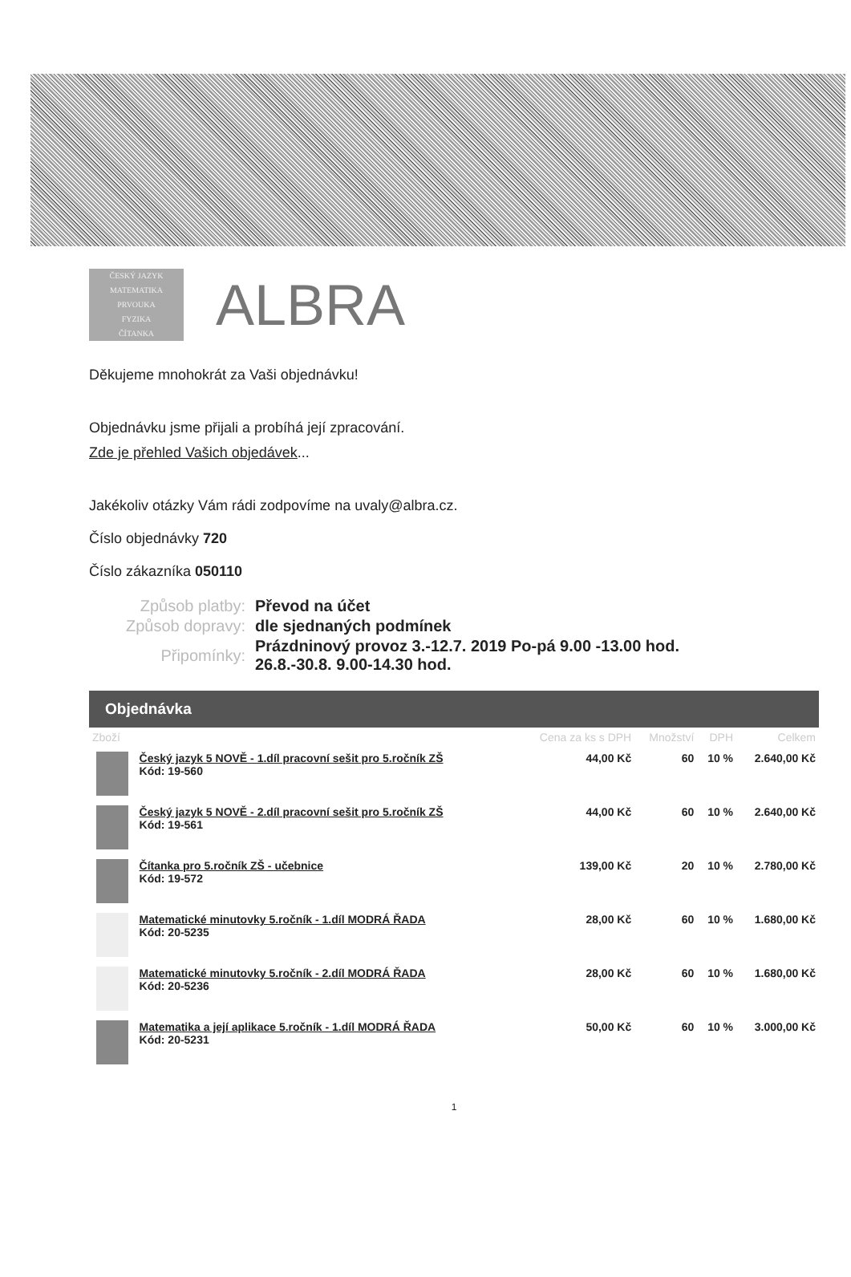ČESKÝ JAZYK
MATEMATIKA
PRVOUKA
FYZIKA
ČÍTANKA
ALBRA
Děkujeme mnohokrát za Vaši objednávku!
Objednávku jsme přijali a probíhá její zpracování.
Zde je přehled Vašich objedávek...
Jakékoliv otázky Vám rádi zodpovíme na uvaly@albra.cz.
Číslo objednávky 720
Číslo zákazníka 050110
| Způsob platby: | Převod na účet |
| Způsob dopravy: | dle sjednaných podmínek |
| Připomínky: | Prázdninový provoz 3.-12.7. 2019 Po-pá 9.00 -13.00 hod. 26.8.-30.8. 9.00-14.30 hod. |
Objednávka
| Zboží | | Cena za ks s DPH | Množství | DPH | Celkem |
| --- | --- | --- | --- | --- | --- |
| | Český jazyk 5 NOVĚ - 1.díl pracovní sešit pro 5.ročník ZŠ Kód: 19-560 | 44,00 Kč | 60 | 10 % | 2.640,00 Kč |
| | Český jazyk 5 NOVĚ - 2.díl pracovní sešit pro 5.ročník ZŠ Kód: 19-561 | 44,00 Kč | 60 | 10 % | 2.640,00 Kč |
| | Čítanka pro 5.ročník ZŠ - učebnice Kód: 19-572 | 139,00 Kč | 20 | 10 % | 2.780,00 Kč |
| | Matematické minutovky 5.ročník - 1.díl MODRÁ ŘADA Kód: 20-5235 | 28,00 Kč | 60 | 10 % | 1.680,00 Kč |
| | Matematické minutovky 5.ročník - 2.díl MODRÁ ŘADA Kód: 20-5236 | 28,00 Kč | 60 | 10 % | 1.680,00 Kč |
| | Matematika a její aplikace 5.ročník - 1.díl MODRÁ ŘADA Kód: 20-5231 | 50,00 Kč | 60 | 10 % | 3.000,00 Kč |
1